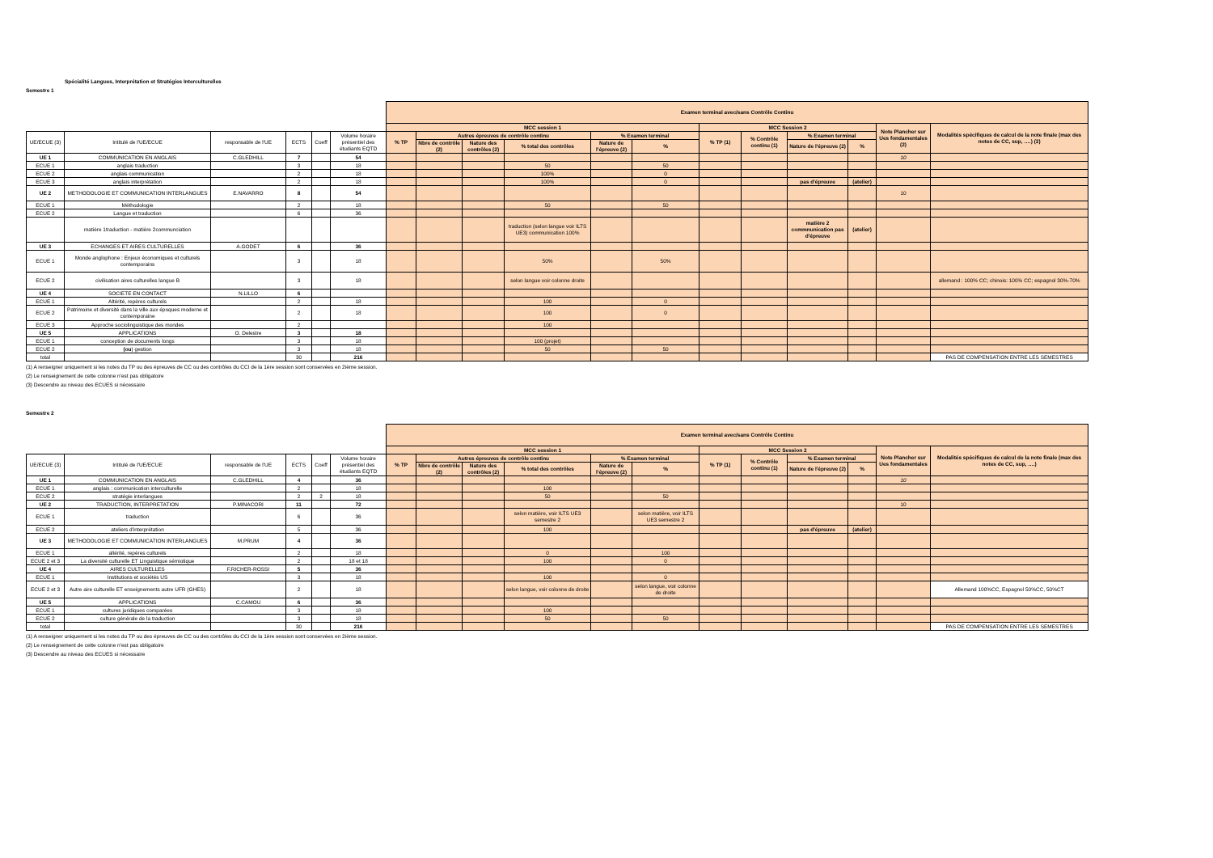Spécialité Langues, Interprétation et Stratégies Interculturelles
Semestre 1
| | | | | | | Examen terminal avec/sans Contrôle Continu | | | | | | | | | | | |
| | | | | | | MCC session 1 | | | | | | MCC Session 2 | | | | Note Plancher sur Ues fondamentales (2) | Modalités spécifiques de calcul de la note finale (max des notes de CC, sup, ….) (2) |
| UE/ECUE (3) | Intitulé de l'UE/ECUE | responsable de l'UE | ECTS | Coeff | Volume horaire présentiel des étudiants EQTD | % TP | Autres épreuves de contrôle continu | | | % Examen terminal | | % TP (1) | % Contrôle continu (1) | % Examen terminal | | | |
| | | | | | | | Nbre de contrôle (2) | Nature des contrôles (2) | % total des contrôles | Nature de l'épreuve (2) | % | | | Nature de l'épreuve (2) | % | | |
| UE 1 | COMMUNICATION EN ANGLAIS | C.GLEDHILL | 7 | | 54 | | | | | | | | | | | 10 | |
| ECUE 1 | anglais traduction | | 3 | | 18 | | | | 50 | | 50 | | | | | | |
| ECUE 2 | anglais communication | | 2 | | 18 | | | | 100% | | 0 | | | | | | |
| ECUE 3 | anglais interprétation | | 2 | | 18 | | | | 100% | | 0 | | | pas d'épreuve | (atelier) | | |
| UE 2 | METHODOLOGIE ET COMMUNICATION INTERLANGUES | E.NAVARRO | 8 | | 54 | | | | | | | | | | | 10 | |
| ECUE 1 | Méthodologie | | 2 | | 18 | | | | 50 | | 50 | | | | | | |
| ECUE 2 | Langue et traduction | | 6 | | 36 | | | | | | | | | | | | |
| | matière 1traduction - matière 2communciation | | | | | | | | traduction (selon langue voir ILTS UE3) communication 100% | | | | | matière 2 commnunication pas d'épreuve | (atelier) | | |
| UE 3 | ECHANGES ET AIRES CULTURELLES | A.GODET | 6 | | 36 | | | | | | | | | | | | |
| ECUE 1 | Monde anglophone : Enjeux économiques et culturels contemporains | | 3 | | 18 | | | | 50% | | 50% | | | | | | |
| ECUE 2 | civilisation aires culturelles langue B | | 3 | | 18 | | | | selon langue voir colonne droite | | | | | | | | allemand : 100% CC; chinois: 100% CC; espagnol 30%-70% |
| UE 4 | SOCIETE EN CONTACT | N.LILLO | 6 | | | | | | | | | | | | | | |
| ECUE 1 | Altérité, repères culturels | | 2 | | 18 | | | | 100 | | 0 | | | | | | |
| ECUE 2 | Patrimoine et diversité dans la ville aux époques moderne et contemporaine | | 2 | | 18 | | | | 100 | | 0 | | | | | | |
| ECUE 3 | Approche sociolinguistique des mondes | | 2 | | | | | | 100 | | | | | | | | |
| UE 5 | APPLICATIONS | O. Delestre | 3 | | 18 | | | | | | | | | | | | |
| ECUE 1 | conception de documents longs | | 3 | | 18 | | | | 100 (projet) | | | | | | | | |
| ECUE 2 | (ou ) gestion | | 3 | | 18 | | | | 50 | | 50 | | | | | | |
| total | | | 30 | | 216 | | | | | | | | | | | | PAS DE COMPENSATION ENTRE LES SEMESTRES |
(1) A renseigner uniquement si les notes du TP ou des épreuves de CC ou des contrôles du CCI de la 1ère session sont conservées en 2ième session.
(2) Le renseignement de cette colonne n'est pas obligatoire
(3) Descendre au niveau des ECUES si nécessaire
Semestre 2
| | | | | | | Examen terminal avec/sans Contrôle Continu | | | | | | | | | | | |
| | | | | | | MCC session 1 | | | | | | MCC Session 2 | | | | Note Plancher sur Ues fondamentales | Modalités spécifiques de calcul de la note finale (max des notes de CC, sup, ….) |
| UE/ECUE (3) | Intitulé de l'UE/ECUE | responsable de l'UE | ECTS | Coeff | Volume horaire présentiel des étudiants EQTD | % TP | Autres épreuves de contrôle continu | | | % Examen terminal | | % TP (1) | % Contrôle continu (1) | % Examen terminal | | | |
| | | | | | | | Nbre de contrôle (2) | Nature des contrôles (2) | % total des contrôles | Nature de l'épreuve (2) | % | | | Nature de l'épreuve (2) | % | | |
| UE 1 | COMMUNICATION EN ANGLAIS | C.GLEDHILL | 4 | | 36 | | | | | | | | | | | 10 | |
| ECUE 1 | anglais : communication interculturelle | | 2 | | 18 | | | | 100 | | | | | | | | |
| ECUE 2 | stratégie interlangues | | 2 | 2 | 18 | | | | 50 | | 50 | | | | | | |
| UE 2 | TRADUCTION, INTERPRETATION | P.MINACORI | 11 | | 72 | | | | | | | | | | | 10 | |
| ECUE 1 | traduction | | 6 | | 36 | | | | selon matière, voir ILTS UE3 semestre 2 | | selon matière, voir ILTS UE3 semestre 2 | | | | | | |
| ECUE 2 | ateliers d'interprétation | | 5 | | 36 | | | | 100 | | | | | pas d'épreuve | (atelier) | | |
| UE 3 | METHODOLOGIE ET COMMUNICATION INTERLANGUES | M.PRUM | 4 | | 36 | | | | | | | | | | | | |
| ECUE 1 | altérité, repères culturels | | 2 | | 18 | | | | 0 | | 100 | | | | | | |
| ECUE 2 et 3 | La diversité culturelle ET Linguistique sémiotique | | 2 | | 18 et 18 | | | | 100 | | 0 | | | | | | |
| UE 4 | AIRES CULTURELLES | F.RICHER-ROSSI | 5 | | 36 | | | | | | | | | | | | |
| ECUE 1 | Institutions et sociétés US | | 3 | | 18 | | | | 100 | | 0 | | | | | | |
| ECUE 2 et 3 | Autre aire culturelle ET enseignements autre UFR (GHES) | | 2 | | 18 | | | | selon langue, voir colonne de droite | | selon langue, voir colonne de droite | | | | | | Allemand 100%CC, Espagnol 50%CC, 50%CT |
| UE 5 | APPLICATIONS | C.CAMOU | 6 | | 36 | | | | | | | | | | | | |
| ECUE 1 | cultures juridiques comparées | | 3 | | 18 | | | | 100 | | | | | | | | |
| ECUE 2 | culture générale de la traduction | | 3 | | 18 | | | | 50 | | 50 | | | | | | |
| total | | | 30 | | 216 | | | | | | | | | | | | PAS DE COMPENSATION ENTRE LES SEMESTRES |
(1) A renseigner uniquement si les notes du TP ou des épreuves de CC ou des contrôles du CCI de la 1ère session sont conservées en 2ième session.
(2) Le renseignement de cette colonne n'est pas obligatoire
(3) Descendre au niveau des ECUES si nécessaire